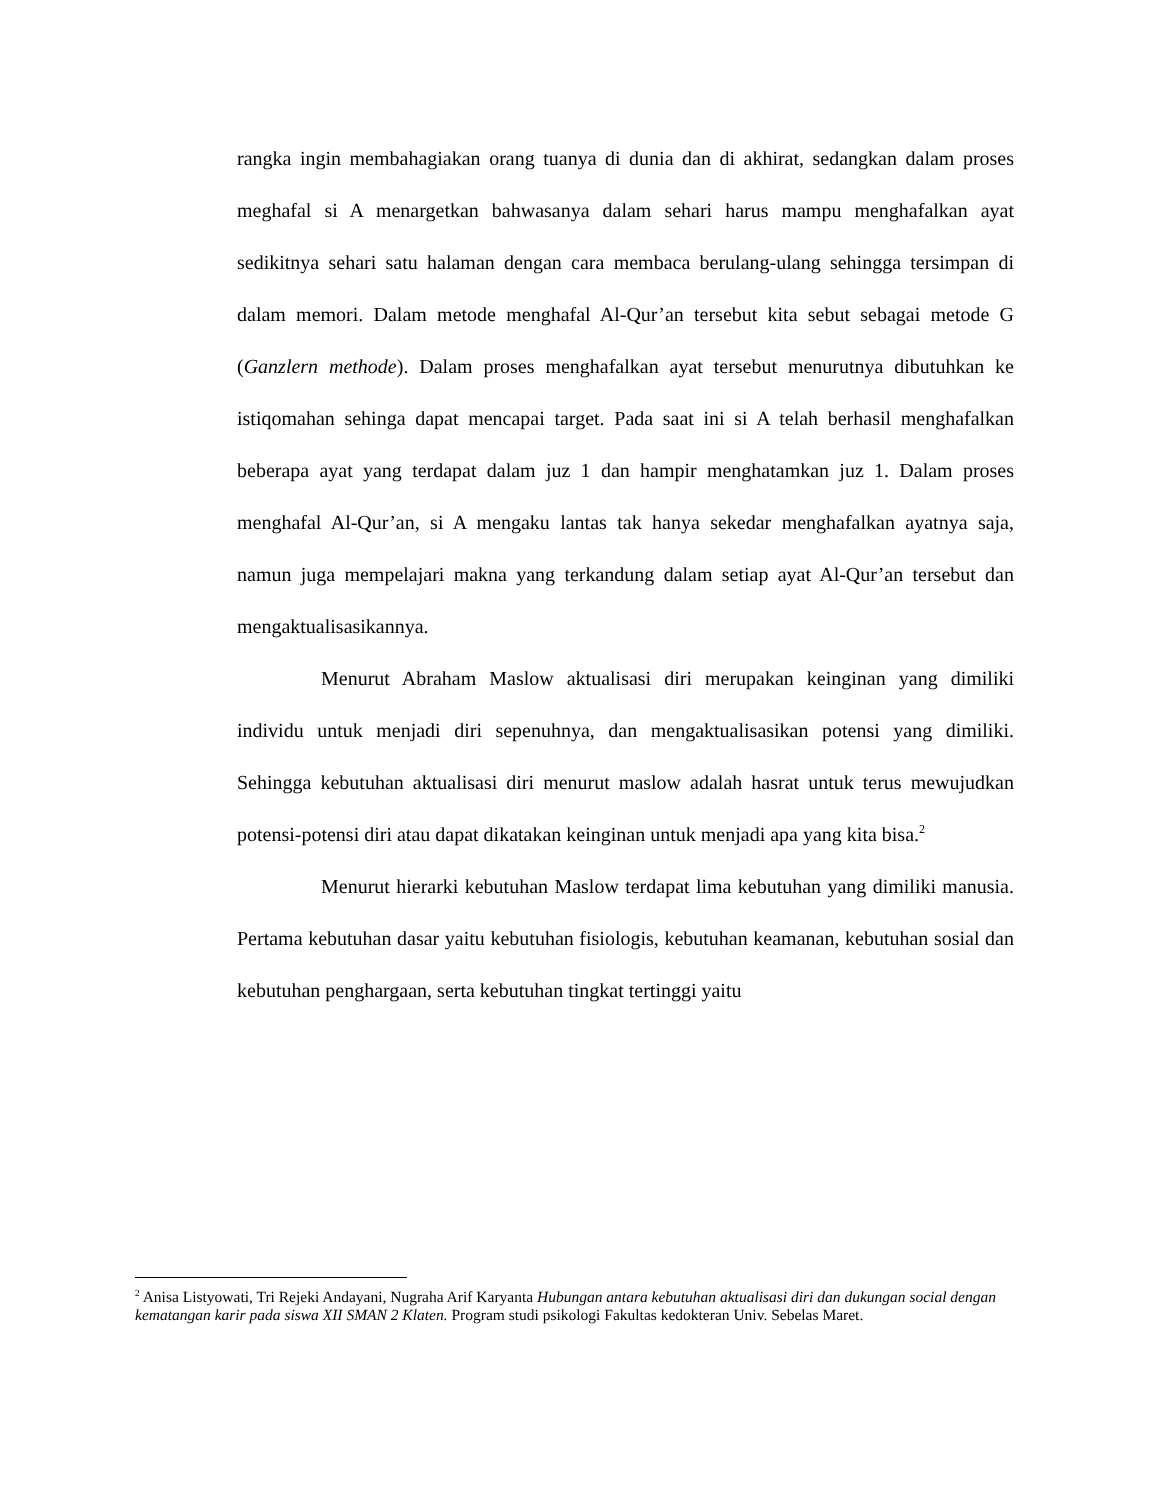rangka ingin membahagiakan orang tuanya di dunia dan di akhirat, sedangkan dalam proses meghafal si A menargetkan bahwasanya dalam sehari harus mampu menghafalkan ayat sedikitnya sehari satu halaman dengan cara membaca berulang-ulang sehingga tersimpan di dalam memori. Dalam metode menghafal Al-Qur’an tersebut kita sebut sebagai metode G (Ganzlern methode). Dalam proses menghafalkan ayat tersebut menurutnya dibutuhkan ke istiqomahan sehinga dapat mencapai target. Pada saat ini si A telah berhasil menghafalkan beberapa ayat yang terdapat dalam juz 1 dan hampir menghatamkan juz 1. Dalam proses menghafal Al-Qur’an, si A mengaku lantas tak hanya sekedar menghafalkan ayatnya saja, namun juga mempelajari makna yang terkandung dalam setiap ayat Al-Qur’an tersebut dan mengaktualisasikannya.
Menurut Abraham Maslow aktualisasi diri merupakan keinginan yang dimiliki individu untuk menjadi diri sepenuhnya, dan mengaktualisasikan potensi yang dimiliki. Sehingga kebutuhan aktualisasi diri menurut maslow adalah hasrat untuk terus mewujudkan potensi-potensi diri atau dapat dikatakan keinginan untuk menjadi apa yang kita bisa.<sup>2</sup>
Menurut hierarki kebutuhan Maslow terdapat lima kebutuhan yang dimiliki manusia. Pertama kebutuhan dasar yaitu kebutuhan fisiologis, kebutuhan keamanan, kebutuhan sosial dan kebutuhan penghargaan, serta kebutuhan tingkat tertinggi yaitu
<sup>2</sup> Anisa Listyowati, Tri Rejeki Andayani, Nugraha Arif Karyanta Hubungan antara kebutuhan aktualisasi diri dan dukungan social dengan kematangan karir pada siswa XII SMAN 2 Klaten. Program studi psikologi Fakultas kedokteran Univ. Sebelas Maret.